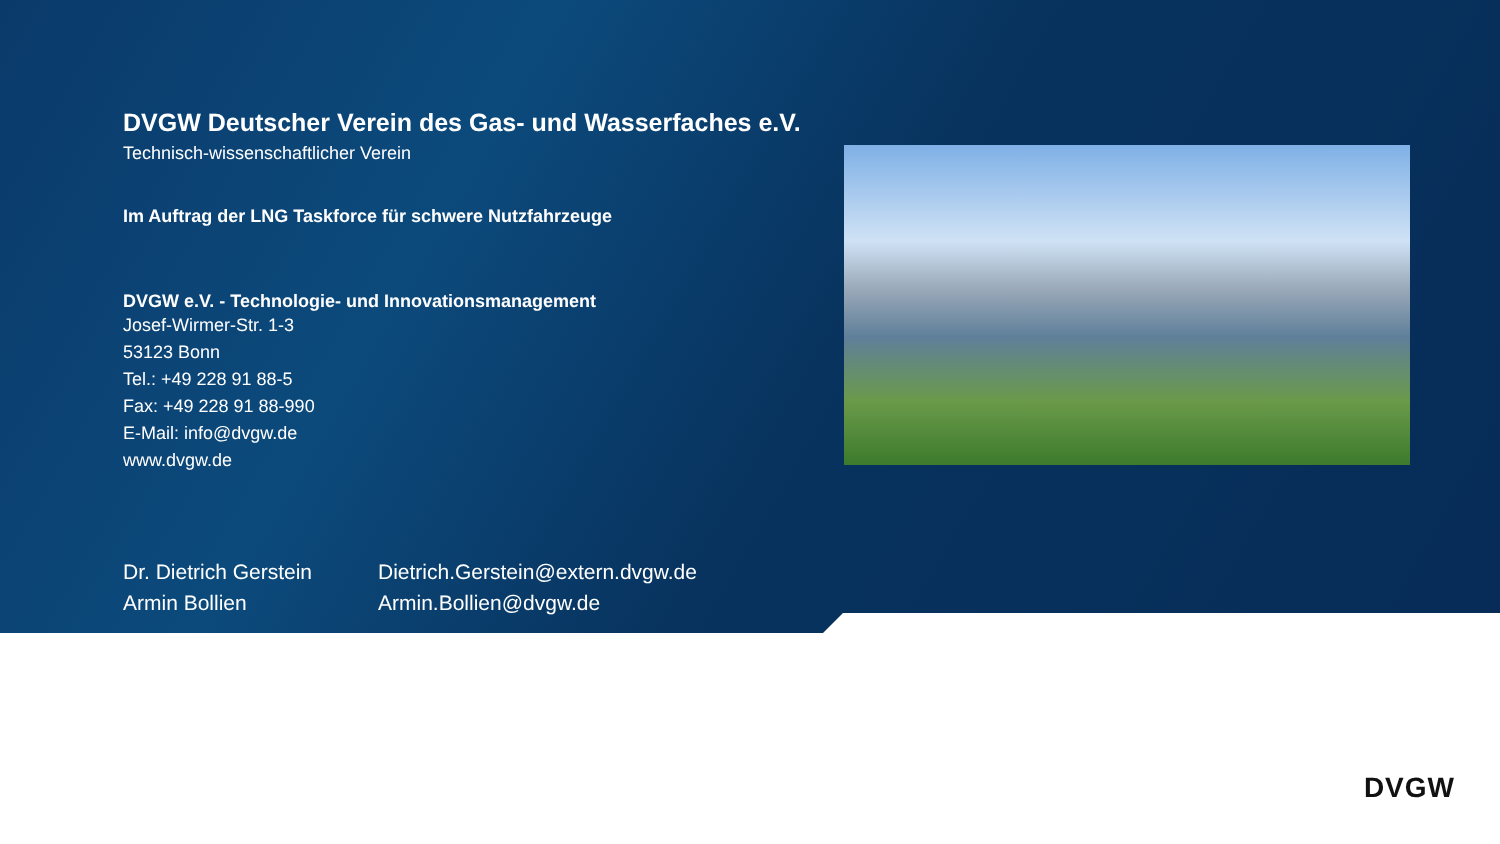DVGW Deutscher Verein des Gas- und Wasserfaches e.V.
Technisch-wissenschaftlicher Verein
Im Auftrag der LNG Taskforce für schwere Nutzfahrzeuge
DVGW e.V. - Technologie- und Innovationsmanagement
Josef-Wirmer-Str. 1-3
53123 Bonn
Tel.: +49 228 91 88-5
Fax: +49 228 91 88-990
E-Mail: info@dvgw.de
www.dvgw.de
Dr. Dietrich Gerstein
Dietrich.Gerstein@extern.dvgw.de
Armin Bollien
Armin.Bollien@dvgw.de
DVGW